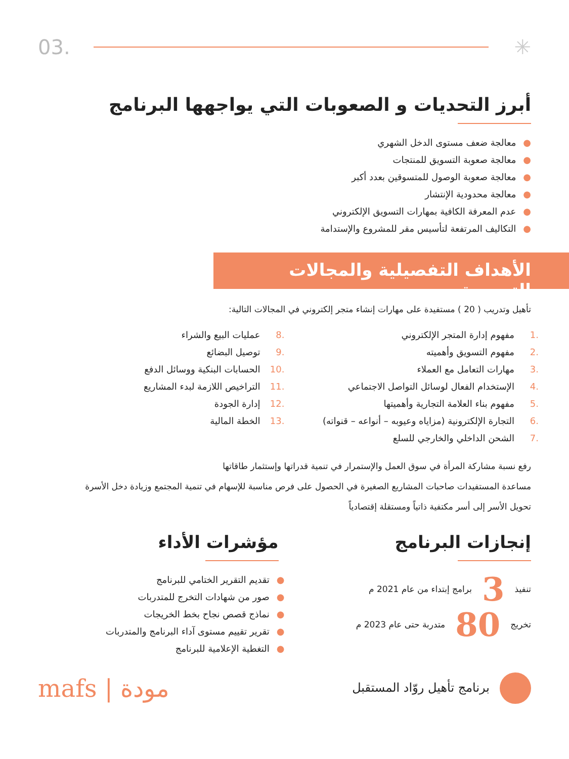03. ✳
أبرز التحديات و الصعوبات التي يواجهها البرنامج
●معالجة ضعف مستوى الدخل الشهري
●معالجة صعوبة التسويق للمنتجات
●معالجة صعوبة الوصول للمتسوقين بعدد أكبر
●معالجة محدودية الإنتشار
●عدم المعرفة الكافية بمهارات التسويق الإلكتروني
●التكاليف المرتفعة لتأسيس مقر للمشروع والإستدامة
الأهداف التفصيلية والمجالات التدريبية
تأهيل وتدريب ( 20 ) مستفيدة على مهارات إنشاء متجر إلكتروني في المجالات التالية:
.1 مفهوم إدارة المتجر الإلكتروني
.2 مفهوم التسويق وأهميته
.3 مهارات التعامل مع العملاء
.4 الإستخدام الفعال لوسائل التواصل الاجتماعي
.5 مفهوم بناء العلامة التجارية وأهميتها
.6 التجارة الإلكترونية (مزاياه وعيوبه – أنواعه – قنواته)
.7 الشحن الداخلي والخارجي للسلع
.8 عمليات البيع والشراء
.9 توصيل البضائع
.10 الحسابات البنكية ووسائل الدفع
.11 التراخيص اللازمة لبدء المشاريع
.12 إدارة الجودة
.13 الخطة المالية
رفع نسبة مشاركة المرأة في سوق العمل والإستمرار في تنمية قدراتها وإستثمار طاقاتها
مساعدة المستفيدات صاحبات المشاريع الصغيرة في الحصول على فرص مناسبة للإسهام في تنمية المجتمع وزيادة دخل الأسرة
تحويل الأسر إلى أسر مكتفية ذاتياً ومستقلة إقتصادياً
إنجازات البرنامج
تنفيذ 3 برامج إبتداء من عام 2021 م
تخريج 80 متدربة حتى عام 2023 م
مؤشرات الأداء
●تقديم التقرير الختامي للبرنامج
●صور من شهادات التخرج للمتدربات
●نماذج قصص نجاح بخط الخريجات
●تقرير تقييم مستوى آداء البرنامج والمتدربات
●التغطية الإعلامية للبرنامج
برنامج تأهيل روّاد المستقبل
mafs | مودة